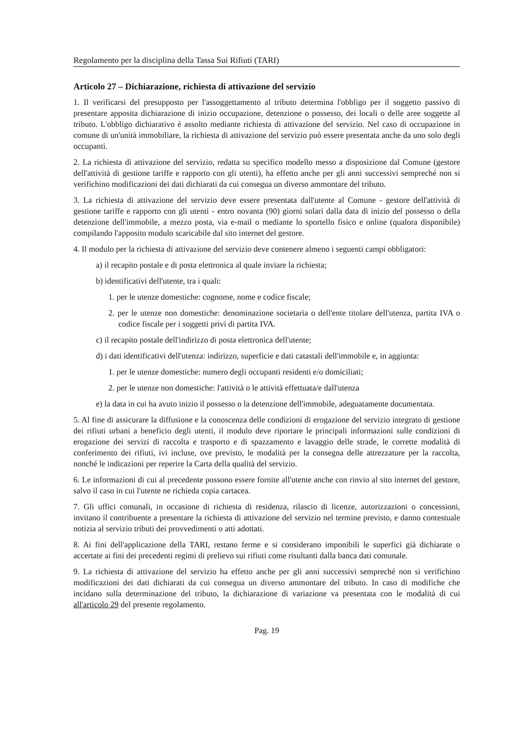Regolamento per la disciplina della Tassa Sui Rifiuti (TARI)
Articolo 27 – Dichiarazione, richiesta di attivazione del servizio
1. Il verificarsi del presupposto per l'assoggettamento al tributo determina l'obbligo per il soggetto passivo di presentare apposita dichiarazione di inizio occupazione, detenzione o possesso, dei locali o delle aree soggette al tributo. L'obbligo dichiarativo è assolto mediante richiesta di attivazione del servizio. Nel caso di occupazione in comune di un'unità immobiliare, la richiesta di attivazione del servizio può essere presentata anche da uno solo degli occupanti.
2. La richiesta di attivazione del servizio, redatta su specifico modello messo a disposizione dal Comune (gestore dell'attività di gestione tariffe e rapporto con gli utenti), ha effetto anche per gli anni successivi sempreché non si verifichino modificazioni dei dati dichiarati da cui consegua un diverso ammontare del tributo.
3. La richiesta di attivazione del servizio deve essere presentata dall'utente al Comune - gestore dell'attività di gestione tariffe e rapporto con gli utenti - entro novanta (90) giorni solari dalla data di inizio del possesso o della detenzione dell'immobile, a mezzo posta, via e-mail o mediante lo sportello fisico e online (qualora disponibile) compilando l'apposito modulo scaricabile dal sito internet del gestore.
4. Il modulo per la richiesta di attivazione del servizio deve contenere almeno i seguenti campi obbligatori:
a) il recapito postale e di posta elettronica al quale inviare la richiesta;
b) identificativi dell'utente, tra i quali:
1. per le utenze domestiche: cognome, nome e codice fiscale;
2. per le utenze non domestiche: denominazione societaria o dell'ente titolare dell'utenza, partita IVA o codice fiscale per i soggetti privi di partita IVA.
c) il recapito postale dell'indirizzo di posta elettronica dell'utente;
d) i dati identificativi dell'utenza: indirizzo, superficie e dati catastali dell'immobile e, in aggiunta:
1. per le utenze domestiche: numero degli occupanti residenti e/o domiciliati;
2. per le utenze non domestiche: l'attività o le attività effettuata/e dall'utenza
e) la data in cui ha avuto inizio il possesso o la detenzione dell'immobile, adeguatamente documentata.
5. Al fine di assicurare la diffusione e la conoscenza delle condizioni di erogazione del servizio integrato di gestione dei rifiuti urbani a beneficio degli utenti, il modulo deve riportare le principali informazioni sulle condizioni di erogazione dei servizi di raccolta e trasporto e di spazzamento e lavaggio delle strade, le corrette modalità di conferimento dei rifiuti, ivi incluse, ove previsto, le modalità per la consegna delle attrezzature per la raccolta, nonché le indicazioni per reperire la Carta della qualità del servizio.
6. Le informazioni di cui al precedente possono essere fornite all'utente anche con rinvio al sito internet del gestore, salvo il caso in cui l'utente ne richieda copia cartacea.
7. Gli uffici comunali, in occasione di richiesta di residenza, rilascio di licenze, autorizzazioni o concessioni, invitano il contribuente a presentare la richiesta di attivazione del servizio nel termine previsto, e danno contestuale notizia al servizio tributi dei provvedimenti o atti adottati.
8. Ai fini dell'applicazione della TARI, restano ferme e si considerano imponibili le superfici già dichiarate o accertate ai fini dei precedenti regimi di prelievo sui rifiuti come risultanti dalla banca dati comunale.
9. La richiesta di attivazione del servizio ha effetto anche per gli anni successivi sempreché non si verifichino modificazioni dei dati dichiarati da cui consegua un diverso ammontare del tributo. In caso di modifiche che incidano sulla determinazione del tributo, la dichiarazione di variazione va presentata con le modalità di cui all'articolo 29 del presente regolamento.
Pag. 19